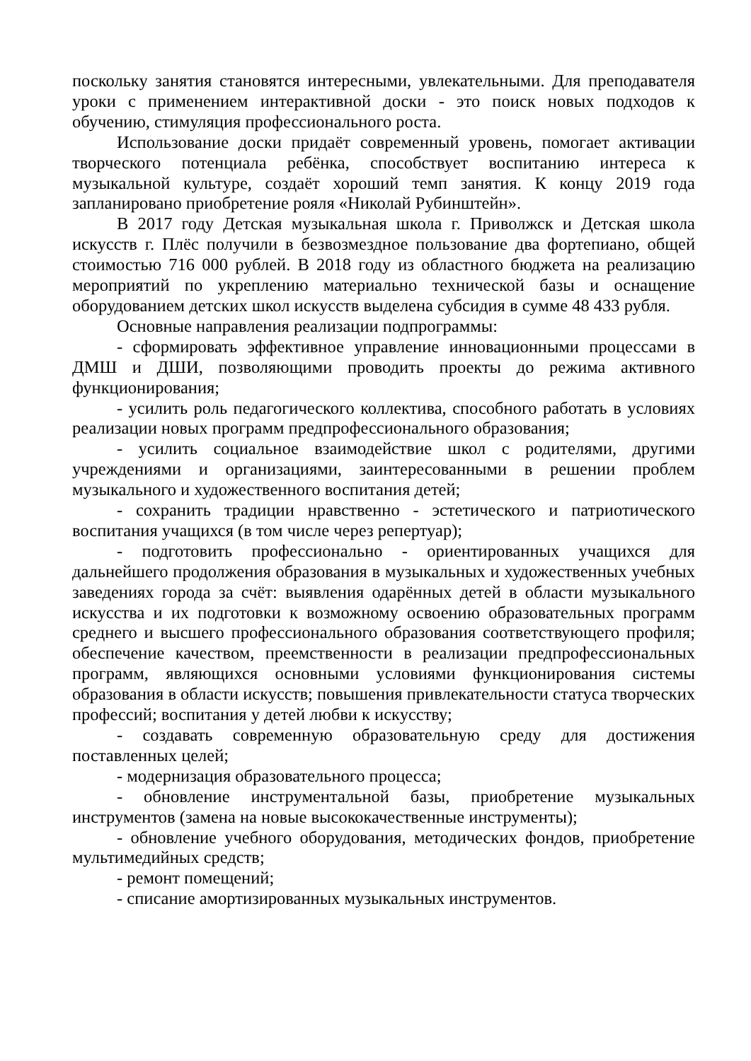поскольку занятия становятся интересными, увлекательными. Для преподавателя уроки с применением интерактивной доски - это поиск новых подходов к обучению, стимуляция профессионального роста.
Использование доски придаёт современный уровень, помогает активации творческого потенциала ребёнка, способствует воспитанию интереса к музыкальной культуре, создаёт хороший темп занятия. К концу 2019 года запланировано приобретение рояля «Николай Рубинштейн».
В 2017 году Детская музыкальная школа г. Приволжск и Детская школа искусств г. Плёс получили в безвозмездное пользование два фортепиано, общей стоимостью 716 000 рублей. В 2018 году из областного бюджета на реализацию мероприятий по укреплению материально технической базы и оснащение оборудованием детских школ искусств выделена субсидия в сумме 48 433 рубля.
Основные направления реализации подпрограммы:
- сформировать эффективное управление инновационными процессами в ДМШ и ДШИ, позволяющими проводить проекты до режима активного функционирования;
- усилить роль педагогического коллектива, способного работать в условиях реализации новых программ предпрофессионального образования;
- усилить социальное взаимодействие школ с родителями, другими учреждениями и организациями, заинтересованными в решении проблем музыкального и художественного воспитания детей;
- сохранить традиции нравственно - эстетического и патриотического воспитания учащихся (в том числе через репертуар);
- подготовить профессионально - ориентированных учащихся для дальнейшего продолжения образования в музыкальных и художественных учебных заведениях города за счёт: выявления одарённых детей в области музыкального искусства и их подготовки к возможному освоению образовательных программ среднего и высшего профессионального образования соответствующего профиля; обеспечение качеством, преемственности в реализации предпрофессиональных программ, являющихся основными условиями функционирования системы образования в области искусств; повышения привлекательности статуса творческих профессий; воспитания у детей любви к искусству;
- создавать современную образовательную среду для достижения поставленных целей;
- модернизация образовательного процесса;
- обновление инструментальной базы, приобретение музыкальных инструментов (замена на новые высококачественные инструменты);
- обновление учебного оборудования, методических фондов, приобретение мультимедийных средств;
- ремонт помещений;
- списание амортизированных музыкальных инструментов.